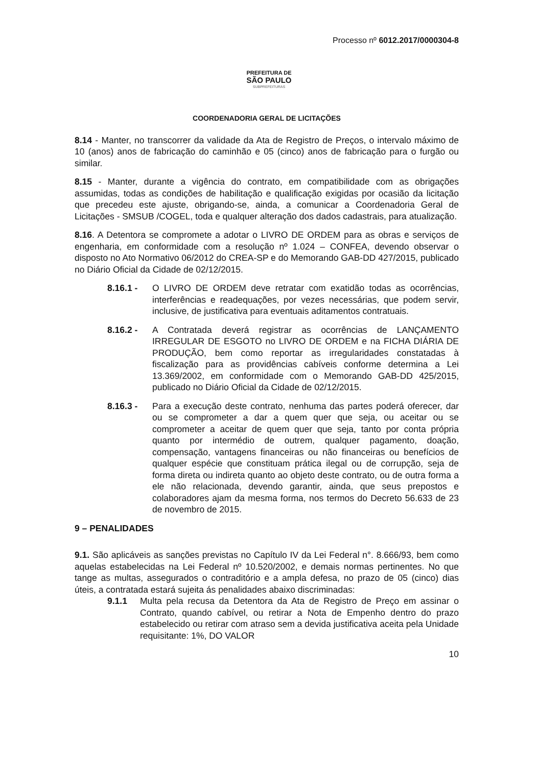Processo nº 6012.2017/0000304-8
PREFEITURA DE
SÃO PAULO
SUBPREFEITURAS
COORDENADORIA GERAL DE LICITAÇÕES
8.14 - Manter, no transcorrer da validade da Ata de Registro de Preços, o intervalo máximo de 10 (anos) anos de fabricação do caminhão e 05 (cinco) anos de fabricação para o furgão ou similar.
8.15 - Manter, durante a vigência do contrato, em compatibilidade com as obrigações assumidas, todas as condições de habilitação e qualificação exigidas por ocasião da licitação que precedeu este ajuste, obrigando-se, ainda, a comunicar a Coordenadoria Geral de Licitações - SMSUB /COGEL, toda e qualquer alteração dos dados cadastrais, para atualização.
8.16. A Detentora se compromete a adotar o LIVRO DE ORDEM para as obras e serviços de engenharia, em conformidade com a resolução nº 1.024 – CONFEA, devendo observar o disposto no Ato Normativo 06/2012 do CREA-SP e do Memorando GAB-DD 427/2015, publicado no Diário Oficial da Cidade de 02/12/2015.
8.16.1 - O LIVRO DE ORDEM deve retratar com exatidão todas as ocorrências, interferências e readequações, por vezes necessárias, que podem servir, inclusive, de justificativa para eventuais aditamentos contratuais.
8.16.2 - A Contratada deverá registrar as ocorrências de LANÇAMENTO IRREGULAR DE ESGOTO no LIVRO DE ORDEM e na FICHA DIÁRIA DE PRODUÇÃO, bem como reportar as irregularidades constatadas à fiscalização para as providências cabíveis conforme determina a Lei 13.369/2002, em conformidade com o Memorando GAB-DD 425/2015, publicado no Diário Oficial da Cidade de 02/12/2015.
8.16.3 - Para a execução deste contrato, nenhuma das partes poderá oferecer, dar ou se comprometer a dar a quem quer que seja, ou aceitar ou se comprometer a aceitar de quem quer que seja, tanto por conta própria quanto por intermédio de outrem, qualquer pagamento, doação, compensação, vantagens financeiras ou não financeiras ou benefícios de qualquer espécie que constituam prática ilegal ou de corrupção, seja de forma direta ou indireta quanto ao objeto deste contrato, ou de outra forma a ele não relacionada, devendo garantir, ainda, que seus prepostos e colaboradores ajam da mesma forma, nos termos do Decreto 56.633 de 23 de novembro de 2015.
9 – PENALIDADES
9.1. São aplicáveis as sanções previstas no Capítulo IV da Lei Federal n°. 8.666/93, bem como aquelas estabelecidas na Lei Federal nº 10.520/2002, e demais normas pertinentes. No que tange as multas, assegurados o contraditório e a ampla defesa, no prazo de 05 (cinco) dias úteis, a contratada estará sujeita ás penalidades abaixo discriminadas:
9.1.1 Multa pela recusa da Detentora da Ata de Registro de Preço em assinar o Contrato, quando cabível, ou retirar a Nota de Empenho dentro do prazo estabelecido ou retirar com atraso sem a devida justificativa aceita pela Unidade requisitante: 1%, DO VALOR
10